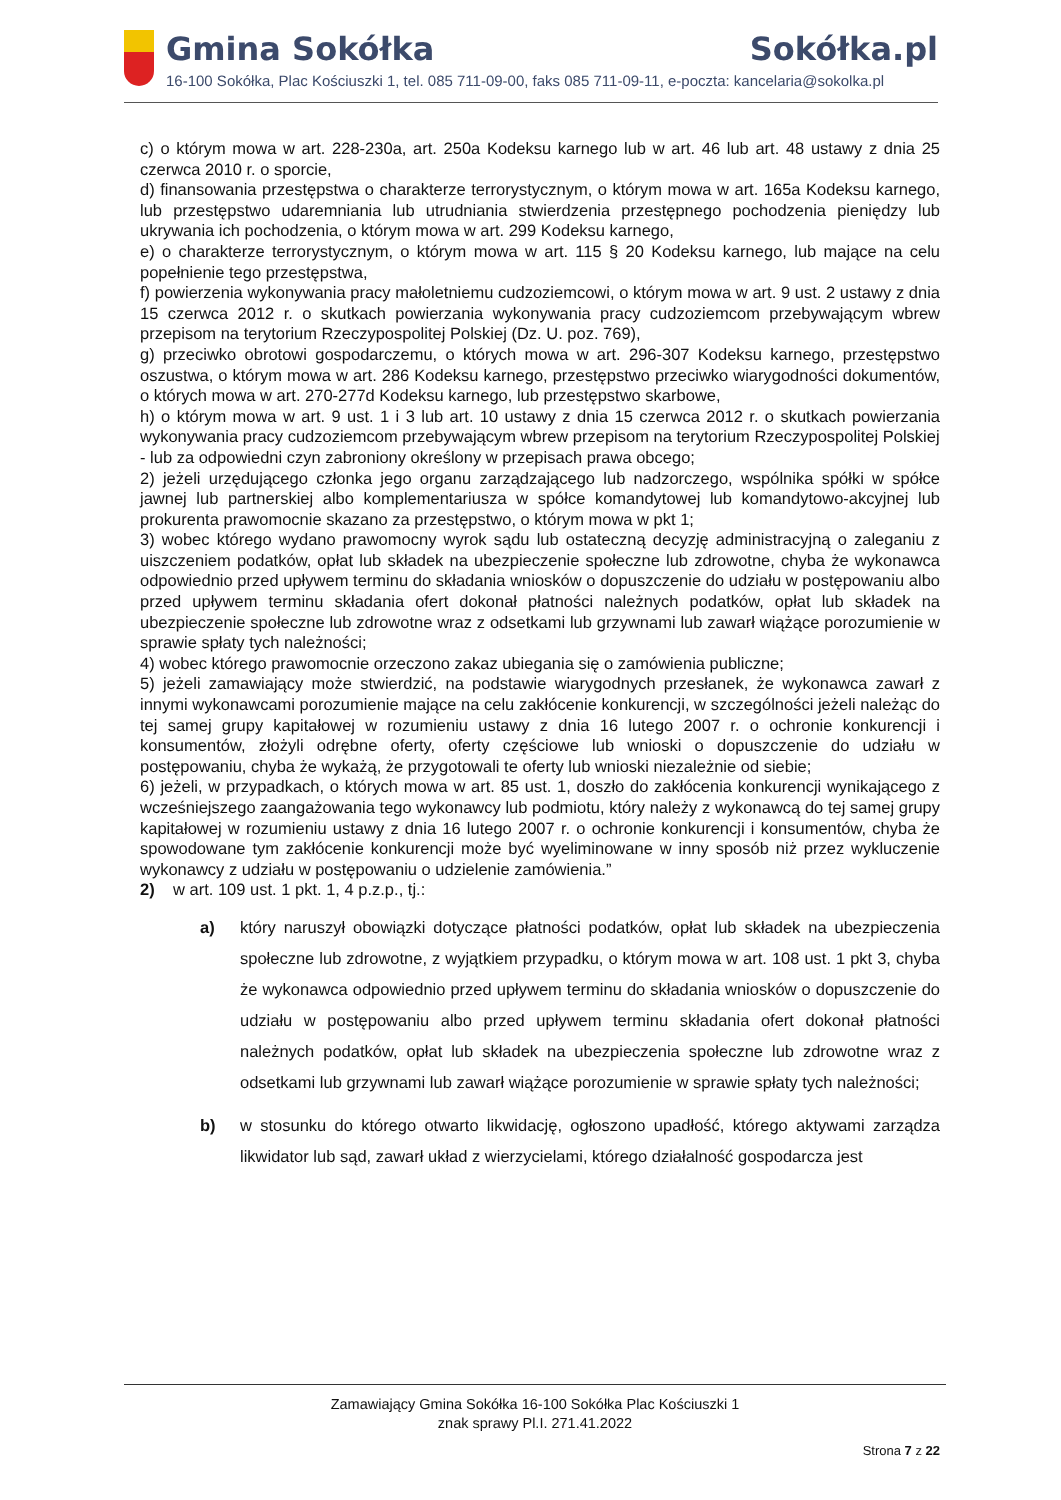Gmina Sokółka Sokółka.pl
16-100 Sokółka, Plac Kościuszki 1, tel. 085 711-09-00, faks 085 711-09-11, e-poczta: kancelaria@sokolka.pl
c) o którym mowa w art. 228-230a, art. 250a Kodeksu karnego lub w art. 46 lub art. 48 ustawy z dnia 25 czerwca 2010 r. o sporcie,
d) finansowania przestępstwa o charakterze terrorystycznym, o którym mowa w art. 165a Kodeksu karnego, lub przestępstwo udaremniania lub utrudniania stwierdzenia przestępnego pochodzenia pieniędzy lub ukrywania ich pochodzenia, o którym mowa w art. 299 Kodeksu karnego,
e) o charakterze terrorystycznym, o którym mowa w art. 115 § 20 Kodeksu karnego, lub mające na celu popełnienie tego przestępstwa,
f) powierzenia wykonywania pracy małoletniemu cudzoziemcowi, o którym mowa w art. 9 ust. 2 ustawy z dnia 15 czerwca 2012 r. o skutkach powierzania wykonywania pracy cudzoziemcom przebywającym wbrew przepisom na terytorium Rzeczypospolitej Polskiej (Dz. U. poz. 769),
g) przeciwko obrotowi gospodarczemu, o których mowa w art. 296-307 Kodeksu karnego, przestępstwo oszustwa, o którym mowa w art. 286 Kodeksu karnego, przestępstwo przeciwko wiarygodności dokumentów, o których mowa w art. 270-277d Kodeksu karnego, lub przestępstwo skarbowe,
h) o którym mowa w art. 9 ust. 1 i 3 lub art. 10 ustawy z dnia 15 czerwca 2012 r. o skutkach powierzania wykonywania pracy cudzoziemcom przebywającym wbrew przepisom na terytorium Rzeczypospolitej Polskiej
- lub za odpowiedni czyn zabroniony określony w przepisach prawa obcego;
2) jeżeli urzędującego członka jego organu zarządzającego lub nadzorczego, wspólnika spółki w spółce jawnej lub partnerskiej albo komplementariusza w spółce komandytowej lub komandytowo-akcyjnej lub prokurenta prawomocnie skazano za przestępstwo, o którym mowa w pkt 1;
3) wobec którego wydano prawomocny wyrok sądu lub ostateczną decyzję administracyjną o zaleganiu z uiszczeniem podatków, opłat lub składek na ubezpieczenie społeczne lub zdrowotne, chyba że wykonawca odpowiednio przed upływem terminu do składania wniosków o dopuszczenie do udziału w postępowaniu albo przed upływem terminu składania ofert dokonał płatności należnych podatków, opłat lub składek na ubezpieczenie społeczne lub zdrowotne wraz z odsetkami lub grzywnami lub zawarł wiążące porozumienie w sprawie spłaty tych należności;
4) wobec którego prawomocnie orzeczono zakaz ubiegania się o zamówienia publiczne;
5) jeżeli zamawiający może stwierdzić, na podstawie wiarygodnych przesłanek, że wykonawca zawarł z innymi wykonawcami porozumienie mające na celu zakłócenie konkurencji, w szczególności jeżeli należąc do tej samej grupy kapitałowej w rozumieniu ustawy z dnia 16 lutego 2007 r. o ochronie konkurencji i konsumentów, złożyli odrębne oferty, oferty częściowe lub wnioski o dopuszczenie do udziału w postępowaniu, chyba że wykażą, że przygotowali te oferty lub wnioski niezależnie od siebie;
6) jeżeli, w przypadkach, o których mowa w art. 85 ust. 1, doszło do zakłócenia konkurencji wynikającego z wcześniejszego zaangażowania tego wykonawcy lub podmiotu, który należy z wykonawcą do tej samej grupy kapitałowej w rozumieniu ustawy z dnia 16 lutego 2007 r. o ochronie konkurencji i konsumentów, chyba że spowodowane tym zakłócenie konkurencji może być wyeliminowane w inny sposób niż przez wykluczenie wykonawcy z udziału w postępowaniu o udzielenie zamówienia.”
2) w art. 109 ust. 1 pkt. 1, 4 p.z.p., tj.:
a) który naruszył obowiązki dotyczące płatności podatków, opłat lub składek na ubezpieczenia społeczne lub zdrowotne, z wyjątkiem przypadku, o którym mowa w art. 108 ust. 1 pkt 3, chyba że wykonawca odpowiednio przed upływem terminu do składania wniosków o dopuszczenie do udziału w postępowaniu albo przed upływem terminu składania ofert dokonał płatności należnych podatków, opłat lub składek na ubezpieczenia społeczne lub zdrowotne wraz z odsetkami lub grzywnami lub zawarł wiążące porozumienie w sprawie spłaty tych należności;
b) w stosunku do którego otwarto likwidację, ogłoszono upadłość, którego aktywami zarządza likwidator lub sąd, zawarł układ z wierzycielami, którego działalność gospodarcza jest
Zamawiający Gmina Sokółka 16-100 Sokółka Plac Kościuszki 1
znak sprawy Pl.I. 271.41.2022
Strona 7 z 22